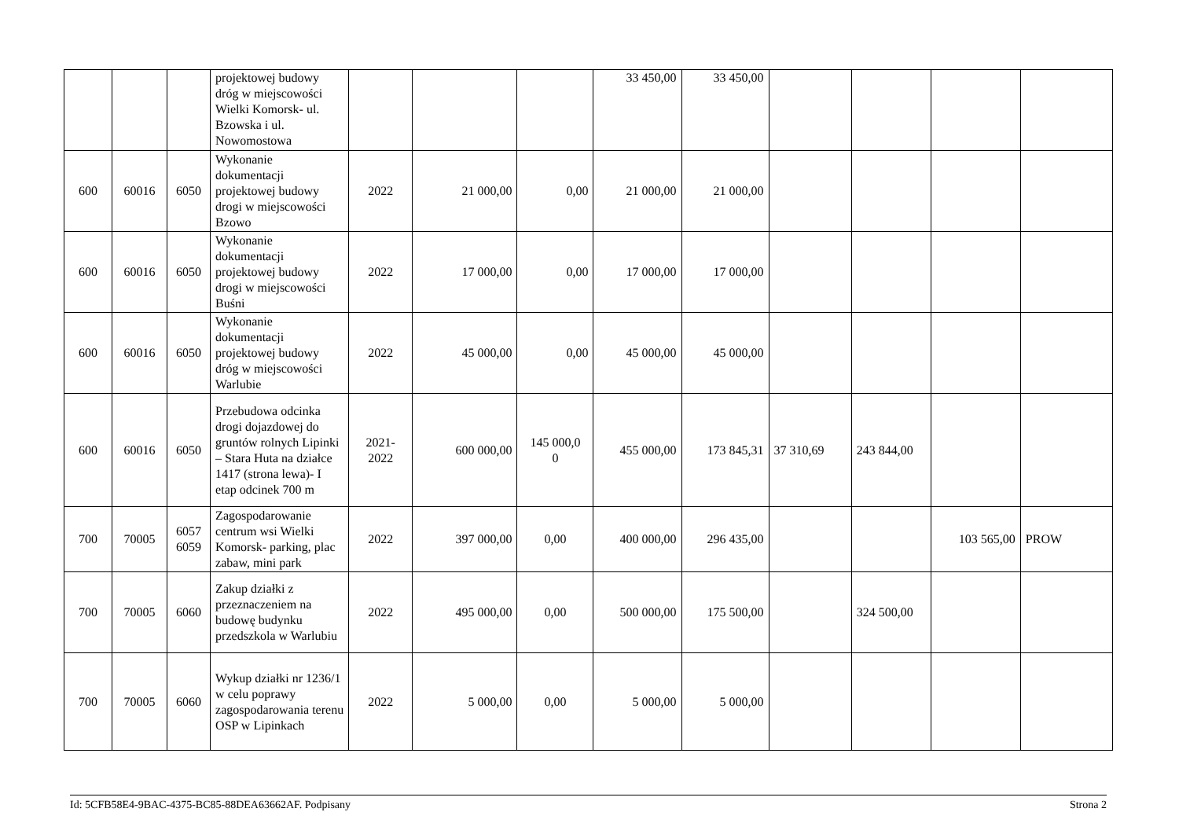| | | | projektowej budowy dróg w miejscowości Wielki Komorsk- ul. Bzowska i ul. Nowomostowa | | | | 33 450,00 | 33 450,00 | | | | |
| 600 | 60016 | 6050 | Wykonanie dokumentacji projektowej budowy drogi w miejscowości Bzowo | 2022 | 21 000,00 | 0,00 | 21 000,00 | 21 000,00 | | | | |
| 600 | 60016 | 6050 | Wykonanie dokumentacji projektowej budowy drogi w miejscowości Buśni | 2022 | 17 000,00 | 0,00 | 17 000,00 | 17 000,00 | | | | |
| 600 | 60016 | 6050 | Wykonanie dokumentacji projektowej budowy dróg w miejscowości Warlubie | 2022 | 45 000,00 | 0,00 | 45 000,00 | 45 000,00 | | | | |
| 600 | 60016 | 6050 | Przebudowa odcinka drogi dojazdowej do gruntów rolnych Lipinki – Stara Huta na działce 1417 (strona lewa)- I etap odcinek 700 m | 2021- 2022 | 600 000,00 | 145 000,0 0 | 455 000,00 | 173 845,31 | 37 310,69 | 243 844,00 | | |
| 700 | 70005 | 6057 6059 | Zagospodarowanie centrum wsi Wielki Komorsk- parking, plac zabaw, mini park | 2022 | 397 000,00 | 0,00 | 400 000,00 | 296 435,00 | | | 103 565,00 | PROW |
| 700 | 70005 | 6060 | Zakup działki z przeznaczeniem na budowę budynku przedszkola w Warlubiu | 2022 | 495 000,00 | 0,00 | 500 000,00 | 175 500,00 | | 324 500,00 | | |
| 700 | 70005 | 6060 | Wykup działki nr 1236/1 w celu poprawy zagospodarowania terenu OSP w Lipinkach | 2022 | 5 000,00 | 0,00 | 5 000,00 | 5 000,00 | | | | |
Id: 5CFB58E4-9BAC-4375-BC85-88DEA63662AF. Podpisany Strona 2